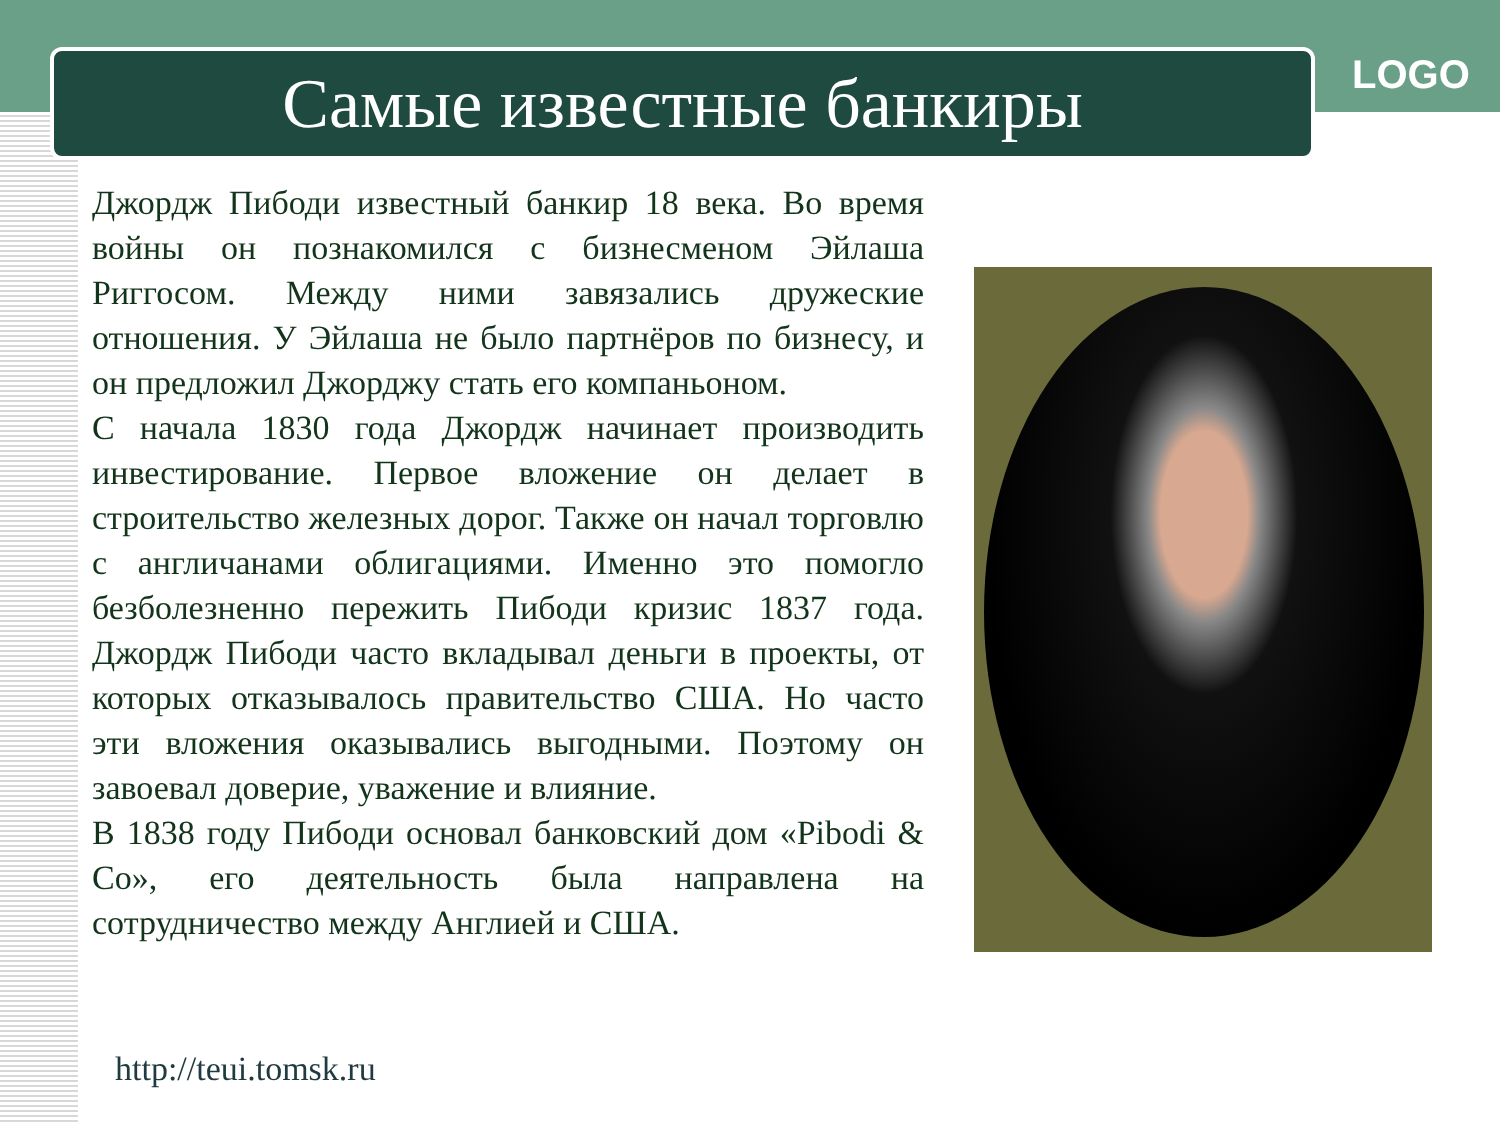Самые известные банкиры LOGO
Джордж Пибоди известный банкир 18 века. Во время войны он познакомился с бизнесменом Эйлаша Риггосом. Между ними завязались дружеские отношения. У Эйлаша не было партнёров по бизнесу, и он предложил Джорджу стать его компаньоном.
С начала 1830 года Джордж начинает производить инвестирование. Первое вложение он делает в строительство железных дорог. Также он начал торговлю с англичанами облигациями. Именно это помогло безболезненно пережить Пибоди кризис 1837 года. Джордж Пибоди часто вкладывал деньги в проекты, от которых отказывалось правительство США. Но часто эти вложения оказывались выгодными. Поэтому он завоевал доверие, уважение и влияние.
В 1838 году Пибоди основал банковский дом «Pibodi & Co», его деятельность была направлена на сотрудничество между Англией и США.
http://teui.tomsk.ru